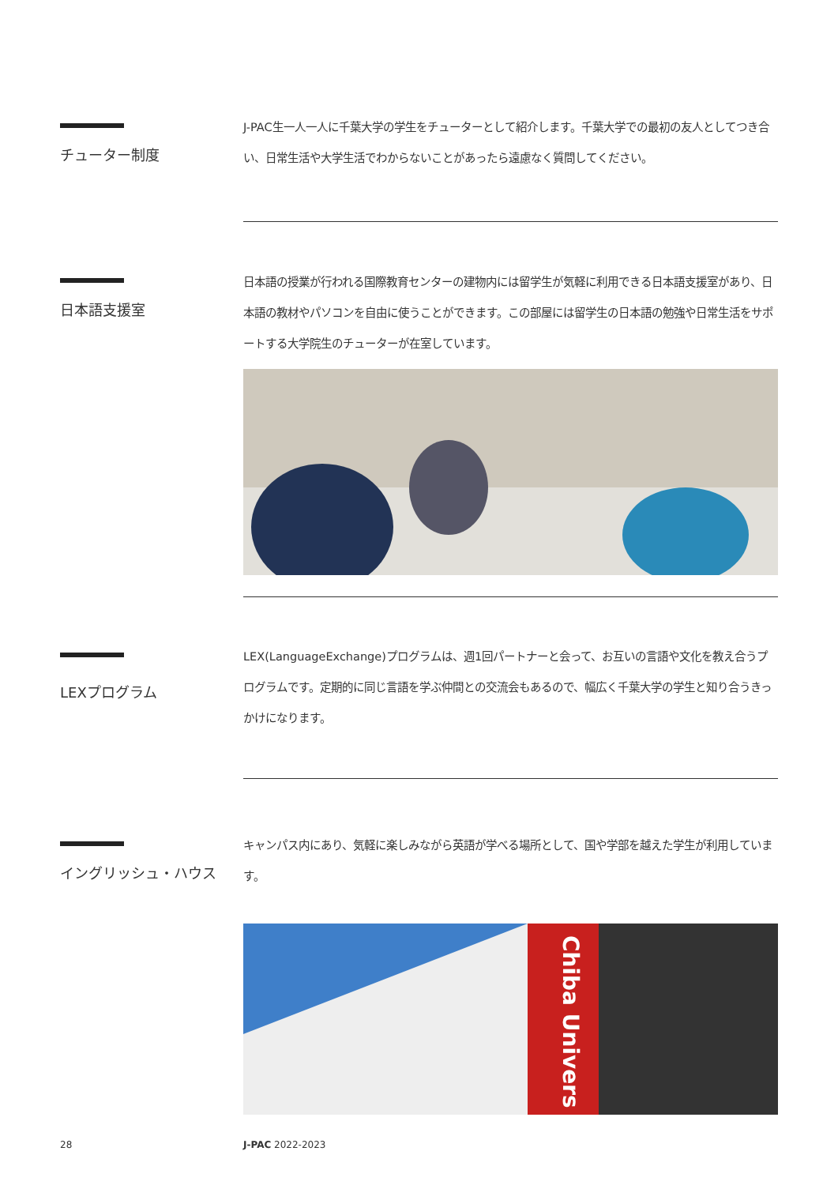チューター制度
J-PAC生一人一人に千葉大学の学生をチューターとして紹介します。千葉大学での最初の友人としてつき合い、日常生活や大学生活でわからないことがあったら遠慮なく質問してください。
日本語支援室
日本語の授業が行われる国際教育センターの建物内には留学生が気軽に利用できる日本語支援室があり、日本語の教材やパソコンを自由に使うことができます。この部屋には留学生の日本語の勉強や日常生活をサポートする大学院生のチューターが在室しています。
LEXプログラム
LEX(LanguageExchange)プログラムは、週1回パートナーと会って、お互いの言語や文化を教え合うプログラムです。定期的に同じ言語を学ぶ仲間との交流会もあるので、幅広く千葉大学の学生と知り合うきっかけになります。
イングリッシュ・ハウス
キャンパス内にあり、気軽に楽しみながら英語が学べる場所として、国や学部を越えた学生が利用しています。
Chiba Univers
28 J-PAC 2022-2023